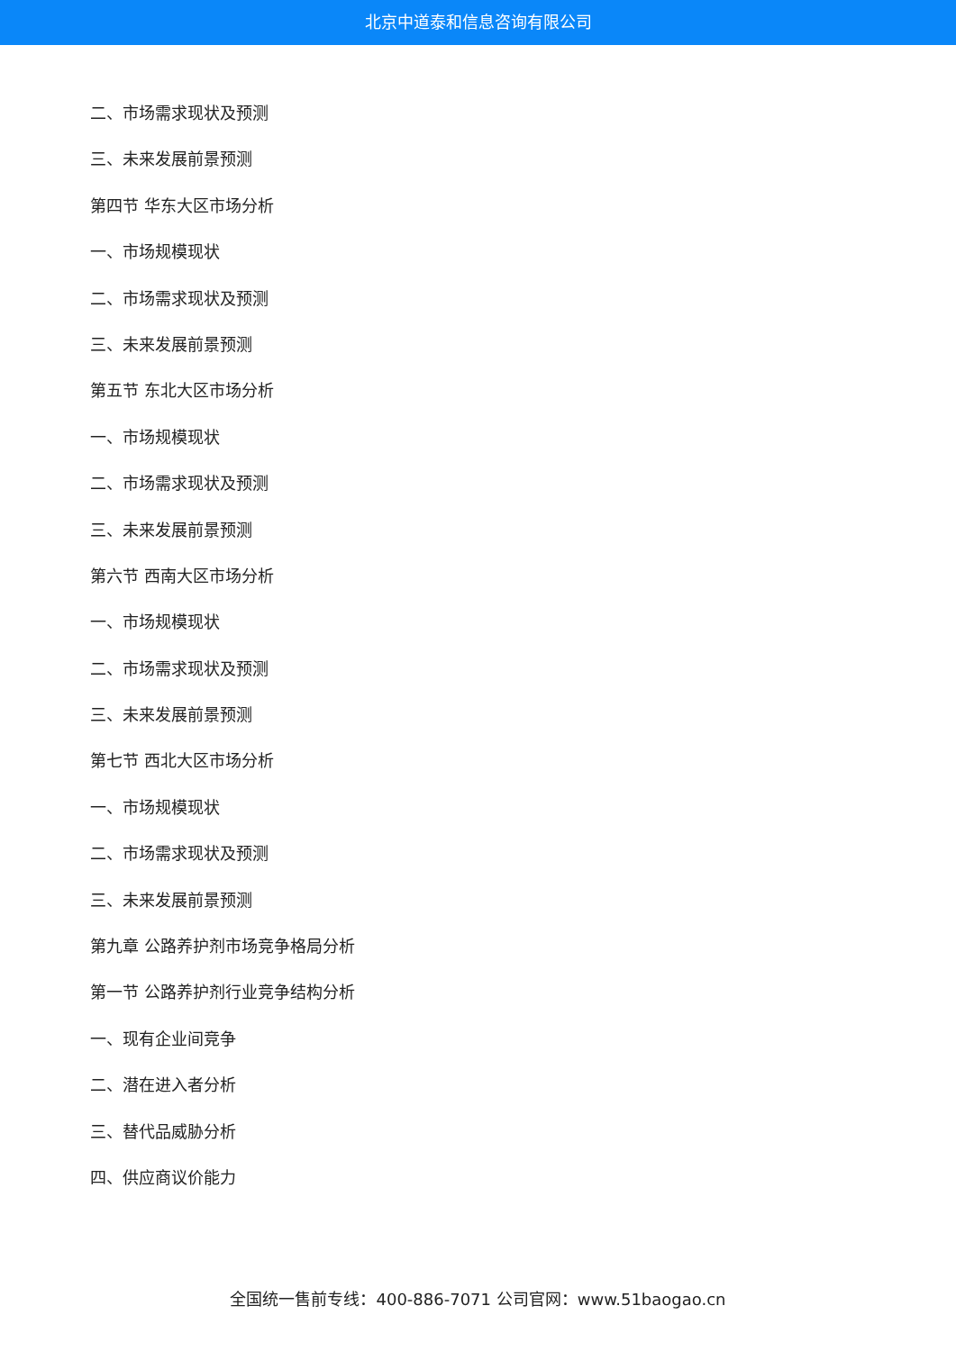北京中道泰和信息咨询有限公司
二、市场需求现状及预测
三、未来发展前景预测
第四节 华东大区市场分析
一、市场规模现状
二、市场需求现状及预测
三、未来发展前景预测
第五节 东北大区市场分析
一、市场规模现状
二、市场需求现状及预测
三、未来发展前景预测
第六节 西南大区市场分析
一、市场规模现状
二、市场需求现状及预测
三、未来发展前景预测
第七节 西北大区市场分析
一、市场规模现状
二、市场需求现状及预测
三、未来发展前景预测
第九章 公路养护剂市场竞争格局分析
第一节 公路养护剂行业竞争结构分析
一、现有企业间竞争
二、潜在进入者分析
三、替代品威胁分析
四、供应商议价能力
全国统一售前专线：400-886-7071 公司官网：www.51baogao.cn